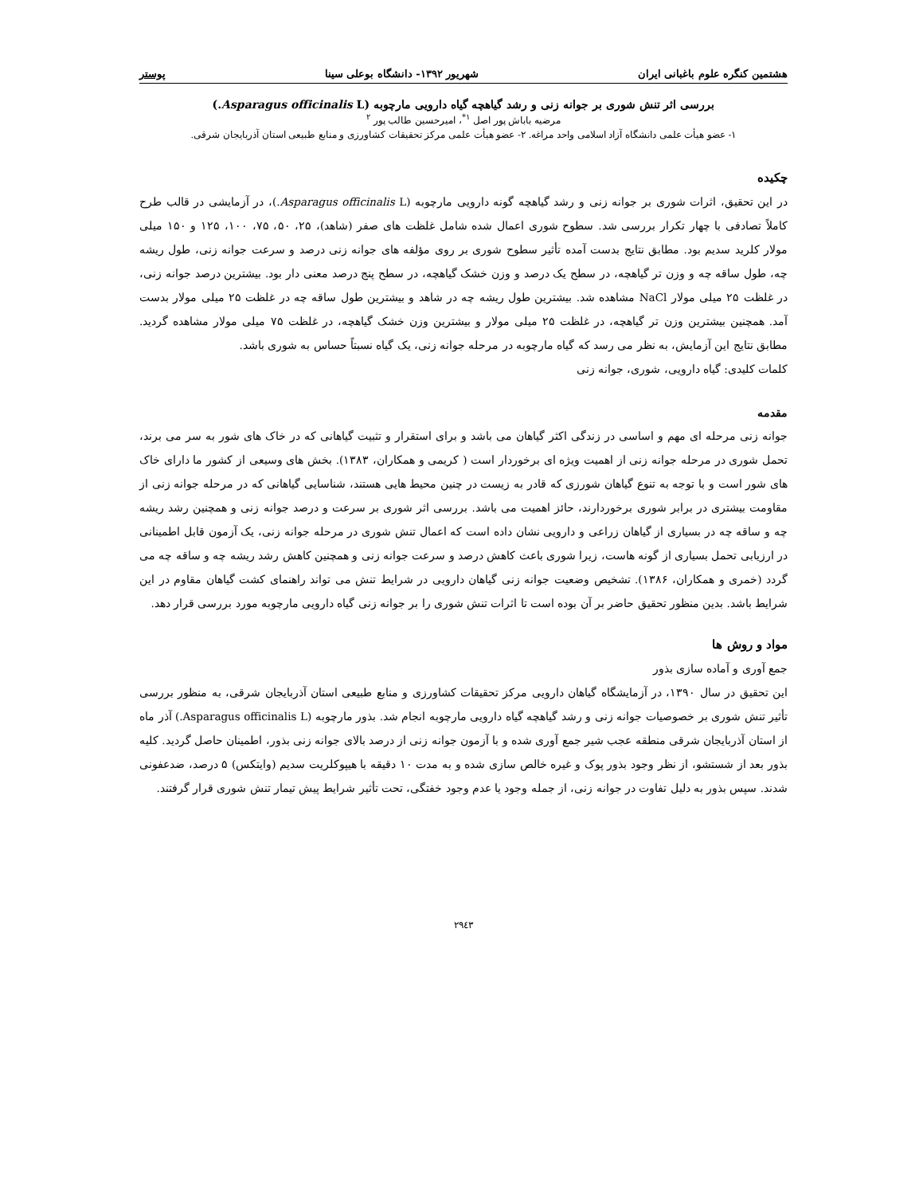هشتمین کنگره علوم باغبانی ایران شهریور ۱۳۹۲- دانشگاه بوعلی سینا پوستر
بررسی اثر تنش شوری بر جوانه زنی و رشد گیاهچه گیاه دارویی مارچوبه (Asparagus officinalis L.)
مرضیه باباش پور اصل <sup>۱*</sup>، امیرحسین طالب پور <sup>۲</sup>
۱- عضو هیأت علمی دانشگاه آزاد اسلامی واحد مراغه. ۲- عضو هیأت علمی مرکز تحقیقات کشاورزی و منابع طبیعی استان آذربایجان شرقی.
چکیده
در این تحقیق، اثرات شوری بر جوانه زنی و رشد گیاهچه گونه دارویی مارچوبه (Asparagus officinalis L.)، در آزمایشی در قالب طرح کاملاً تصادفی با چهار تکرار بررسی شد. سطوح شوری اعمال شده شامل غلظت های صفر (شاهد)، ۲۵، ۵۰، ۷۵، ۱۰۰، ۱۲۵ و ۱۵۰ میلی مولار کلرید سدیم بود. مطابق نتایج بدست آمده تأثیر سطوح شوری بر روی مؤلفه های جوانه زنی درصد و سرعت جوانه زنی، طول ریشه چه، طول ساقه چه و وزن تر گیاهچه، در سطح یک درصد و وزن خشک گیاهچه، در سطح پنج درصد معنی دار بود. بیشترین درصد جوانه زنی، در غلظت ۲۵ میلی مولار NaCl مشاهده شد. بیشترین طول ریشه چه در شاهد و بیشترین طول ساقه چه در غلظت ۲۵ میلی مولار بدست آمد. همچنین بیشترین وزن تر گیاهچه، در غلظت ۲۵ میلی مولار و بیشترین وزن خشک گیاهچه، در غلظت ۷۵ میلی مولار مشاهده گردید. مطابق نتایج این آزمایش، به نظر می رسد که گیاه مارچوبه در مرحله جوانه زنی، یک گیاه نسبتاً حساس به شوری باشد.
کلمات کلیدی: گیاه دارویی، شوری، جوانه زنی
مقدمه
جوانه زنی مرحله ای مهم و اساسی در زندگی اکثر گیاهان می باشد و برای استقرار و تثبیت گیاهانی که در خاک های شور به سر می برند، تحمل شوری در مرحله جوانه زنی از اهمیت ویژه ای برخوردار است ( کریمی و همکاران، ۱۳۸۳). بخش های وسیعی از کشور ما دارای خاک های شور است و با توجه به تنوع گیاهان شورزی که قادر به زیست در چنین محیط هایی هستند، شناسایی گیاهانی که در مرحله جوانه زنی از مقاومت بیشتری در برابر شوری برخوردارند، حائز اهمیت می باشد. بررسی اثر شوری بر سرعت و درصد جوانه زنی و همچنین رشد ریشه چه و ساقه چه در بسیاری از گیاهان زراعی و دارویی نشان داده است که اعمال تنش شوری در مرحله جوانه زنی، یک آزمون قابل اطمینانی در ارزیابی تحمل بسیاری از گونه هاست، زیرا شوری باعث کاهش درصد و سرعت جوانه زنی و همچنین کاهش رشد ریشه چه و ساقه چه می گردد (خمری و همکاران، ۱۳۸۶). تشخیص وضعیت جوانه زنی گیاهان دارویی در شرایط تنش می تواند راهنمای کشت گیاهان مقاوم در این شرایط باشد. بدین منظور تحقیق حاضر بر آن بوده است تا اثرات تنش شوری را بر جوانه زنی گیاه دارویی مارچوبه مورد بررسی قرار دهد.
مواد و روش ها
جمع آوری و آماده سازی بذور
این تحقیق در سال ۱۳۹۰، در آزمایشگاه گیاهان دارویی مرکز تحقیقات کشاورزی و منابع طبیعی استان آذربایجان شرقی، به منظور بررسی تأثیر تنش شوری بر خصوصیات جوانه زنی و رشد گیاهچه گیاه دارویی مارچوبه انجام شد. بذور مارچوبه (Asparagus officinalis L.) آذر ماه از استان آذربایجان شرقی منطقه عجب شیر جمع آوری شده و با آزمون جوانه زنی از درصد بالای جوانه زنی بذور، اطمینان حاصل گردید. کلیه بذور بعد از شستشو، از نظر وجود بذور پوک و غیره خالص سازی شده و به مدت ۱۰ دقیقه با هیپوکلریت سدیم (وایتکس) ۵ درصد، ضدعفونی شدند. سپس بذور به دلیل تفاوت در جوانه زنی، از جمله وجود یا عدم وجود خفتگی، تحت تأثیر شرایط پیش تیمار تنش شوری قرار گرفتند.
۲۹٤۳